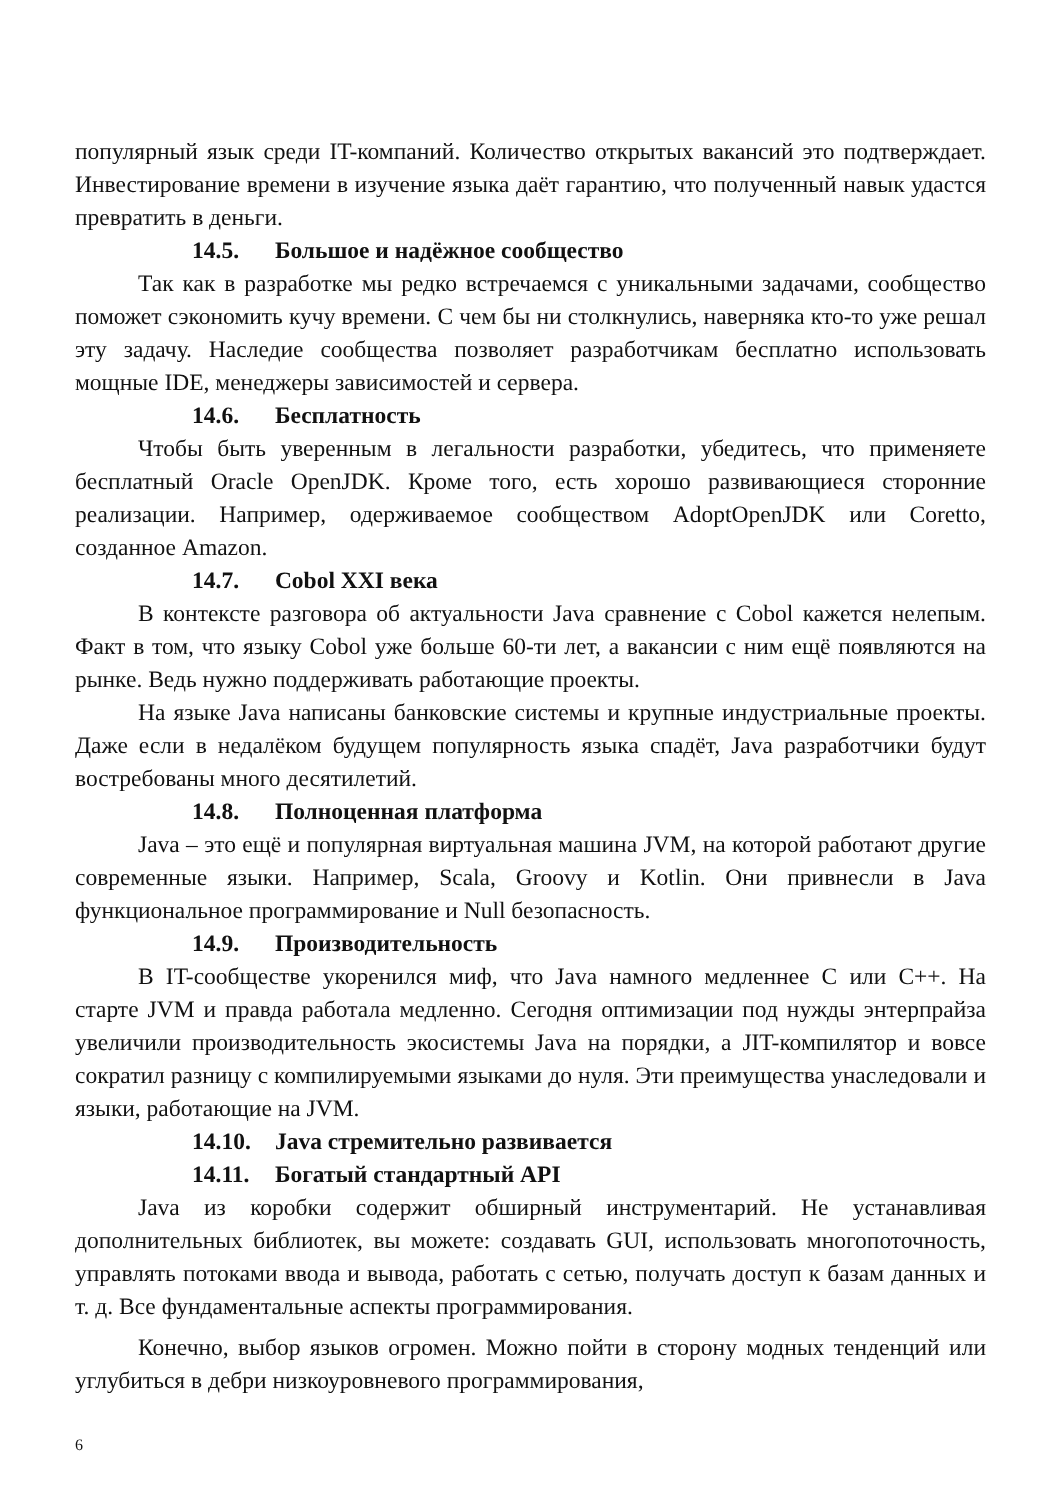популярный язык среди IT-компаний. Количество открытых вакансий это подтверждает. Инвестирование времени в изучение языка даёт гарантию, что полученный навык удастся превратить в деньги.
14.5. Большое и надёжное сообщество
Так как в разработке мы редко встречаемся с уникальными задачами, сообщество поможет сэкономить кучу времени. С чем бы ни столкнулись, наверняка кто-то уже решал эту задачу. Наследие сообщества позволяет разработчикам бесплатно использовать мощные IDE, менеджеры зависимостей и сервера.
14.6. Бесплатность
Чтобы быть уверенным в легальности разработки, убедитесь, что применяете бесплатный Oracle OpenJDK. Кроме того, есть хорошо развивающиеся сторонние реализации. Например, одерживаемое сообществом AdoptOpenJDK или Coretto, созданное Amazon.
14.7. Cobol XXI века
В контексте разговора об актуальности Java сравнение с Cobol кажется нелепым. Факт в том, что языку Cobol уже больше 60-ти лет, а вакансии с ним ещё появляются на рынке. Ведь нужно поддерживать работающие проекты.
На языке Java написаны банковские системы и крупные индустриальные проекты. Даже если в недалёком будущем популярность языка спадёт, Java разработчики будут востребованы много десятилетий.
14.8. Полноценная платформа
Java – это ещё и популярная виртуальная машина JVM, на которой работают другие современные языки. Например, Scala, Groovy и Kotlin. Они привнесли в Java функциональное программирование и Null безопасность.
14.9. Производительность
В IT-сообществе укоренился миф, что Java намного медленнее C или C++. На старте JVM и правда работала медленно. Сегодня оптимизации под нужды энтерпрайза увеличили производительность экосистемы Java на порядки, а JIT-компилятор и вовсе сократил разницу с компилируемыми языками до нуля. Эти преимущества унаследовали и языки, работающие на JVM.
14.10. Java стремительно развивается
14.11. Богатый стандартный API
Java из коробки содержит обширный инструментарий. Не устанавливая дополнительных библиотек, вы можете: создавать GUI, использовать многопоточность, управлять потоками ввода и вывода, работать с сетью, получать доступ к базам данных и т. д. Все фундаментальные аспекты программирования.
Конечно, выбор языков огромен. Можно пойти в сторону модных тенденций или углубиться в дебри низкоуровневого программирования,
6